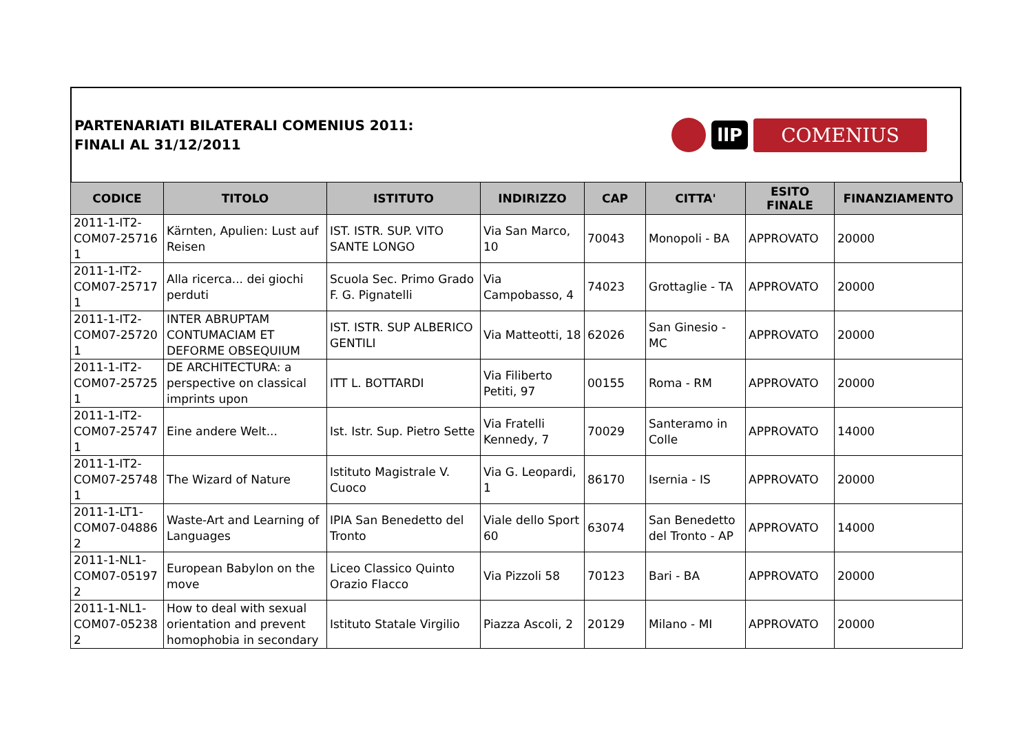PARTENARIATI BILATERALI COMENIUS 2011:
FINALI AL 31/12/2011
llP COMENIUS
| CODICE | TITOLO | ISTITUTO | INDIRIZZO | CAP | CITTA' | ESITO FINALE | FINANZIAMENTO |
| --- | --- | --- | --- | --- | --- | --- | --- |
| 2011-1-IT2-COM07-25716 1 | Kärnten, Apulien: Lust auf Reisen | IST. ISTR. SUP. VITO SANTE LONGO | Via San Marco, 10 | 70043 | Monopoli - BA | APPROVATO | 20000 |
| 2011-1-IT2-COM07-25717 1 | Alla ricerca... dei giochi perduti | Scuola Sec. Primo Grado F. G. Pignatelli | Via Campobasso, 4 | 74023 | Grottaglie - TA | APPROVATO | 20000 |
| 2011-1-IT2-COM07-25720 1 | INTER ABRUPTAM CONTUMACIAM ET DEFORME OBSEQUIUM | IST. ISTR. SUP ALBERICO GENTILI | Via Matteotti, 18 | 62026 | San Ginesio - MC | APPROVATO | 20000 |
| 2011-1-IT2-COM07-25725 1 | DE ARCHITECTURA: a perspective on classical imprints upon | ITT L. BOTTARDI | Via Filiberto Petiti, 97 | 00155 | Roma - RM | APPROVATO | 20000 |
| 2011-1-IT2-COM07-25747 1 | Eine andere Welt... | Ist. Istr. Sup. Pietro Sette | Via Fratelli Kennedy, 7 | 70029 | Santeramo in Colle | APPROVATO | 14000 |
| 2011-1-IT2-COM07-25748 1 | The Wizard of Nature | Istituto Magistrale V. Cuoco | Via G. Leopardi, 1 | 86170 | Isernia - IS | APPROVATO | 20000 |
| 2011-1-LT1-COM07-04886 2 | Waste-Art and Learning of Languages | IPIA San Benedetto del Tronto | Viale dello Sport 60 | 63074 | San Benedetto del Tronto - AP | APPROVATO | 14000 |
| 2011-1-NL1-COM07-05197 2 | European Babylon on the move | Liceo Classico Quinto Orazio Flacco | Via Pizzoli 58 | 70123 | Bari - BA | APPROVATO | 20000 |
| 2011-1-NL1-COM07-05238 2 | How to deal with sexual orientation and prevent homophobia in secondary | Istituto Statale Virgilio | Piazza Ascoli, 2 | 20129 | Milano - MI | APPROVATO | 20000 |